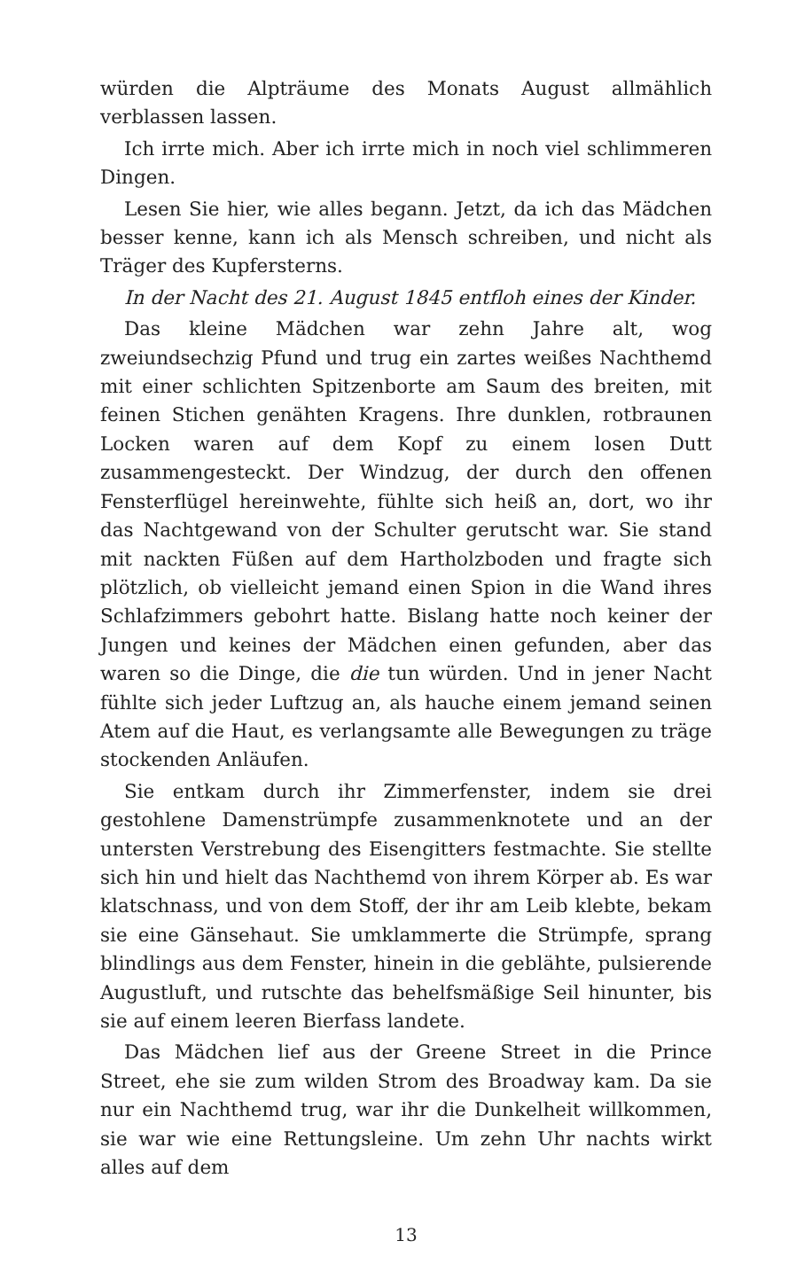würden die Alpträume des Monats August allmählich verblassen lassen.
Ich irrte mich. Aber ich irrte mich in noch viel schlimmeren Dingen.
Lesen Sie hier, wie alles begann. Jetzt, da ich das Mädchen besser kenne, kann ich als Mensch schreiben, und nicht als Träger des Kupfersterns.
In der Nacht des 21. August 1845 entfloh eines der Kinder.
Das kleine Mädchen war zehn Jahre alt, wog zweiundsechzig Pfund und trug ein zartes weißes Nachthemd mit einer schlichten Spitzenborte am Saum des breiten, mit feinen Stichen genähten Kragens. Ihre dunklen, rotbraunen Locken waren auf dem Kopf zu einem losen Dutt zusammengesteckt. Der Windzug, der durch den offenen Fensterflügel hereinwehte, fühlte sich heiß an, dort, wo ihr das Nachtgewand von der Schulter gerutscht war. Sie stand mit nackten Füßen auf dem Hartholzboden und fragte sich plötzlich, ob vielleicht jemand einen Spion in die Wand ihres Schlafzimmers gebohrt hatte. Bislang hatte noch keiner der Jungen und keines der Mädchen einen gefunden, aber das waren so die Dinge, die die tun würden. Und in jener Nacht fühlte sich jeder Luftzug an, als hauche einem jemand seinen Atem auf die Haut, es verlangsamte alle Bewegungen zu träge stockenden Anläufen.
Sie entkam durch ihr Zimmerfenster, indem sie drei gestohlene Damenstrümpfe zusammenknotete und an der untersten Verstrebung des Eisengitters festmachte. Sie stellte sich hin und hielt das Nachthemd von ihrem Körper ab. Es war klatschnass, und von dem Stoff, der ihr am Leib klebte, bekam sie eine Gänsehaut. Sie umklammerte die Strümpfe, sprang blindlings aus dem Fenster, hinein in die geblähte, pulsierende Augustluft, und rutschte das behelfsmäßige Seil hinunter, bis sie auf einem leeren Bierfass landete.
Das Mädchen lief aus der Greene Street in die Prince Street, ehe sie zum wilden Strom des Broadway kam. Da sie nur ein Nachthemd trug, war ihr die Dunkelheit willkommen, sie war wie eine Rettungsleine. Um zehn Uhr nachts wirkt alles auf dem
13